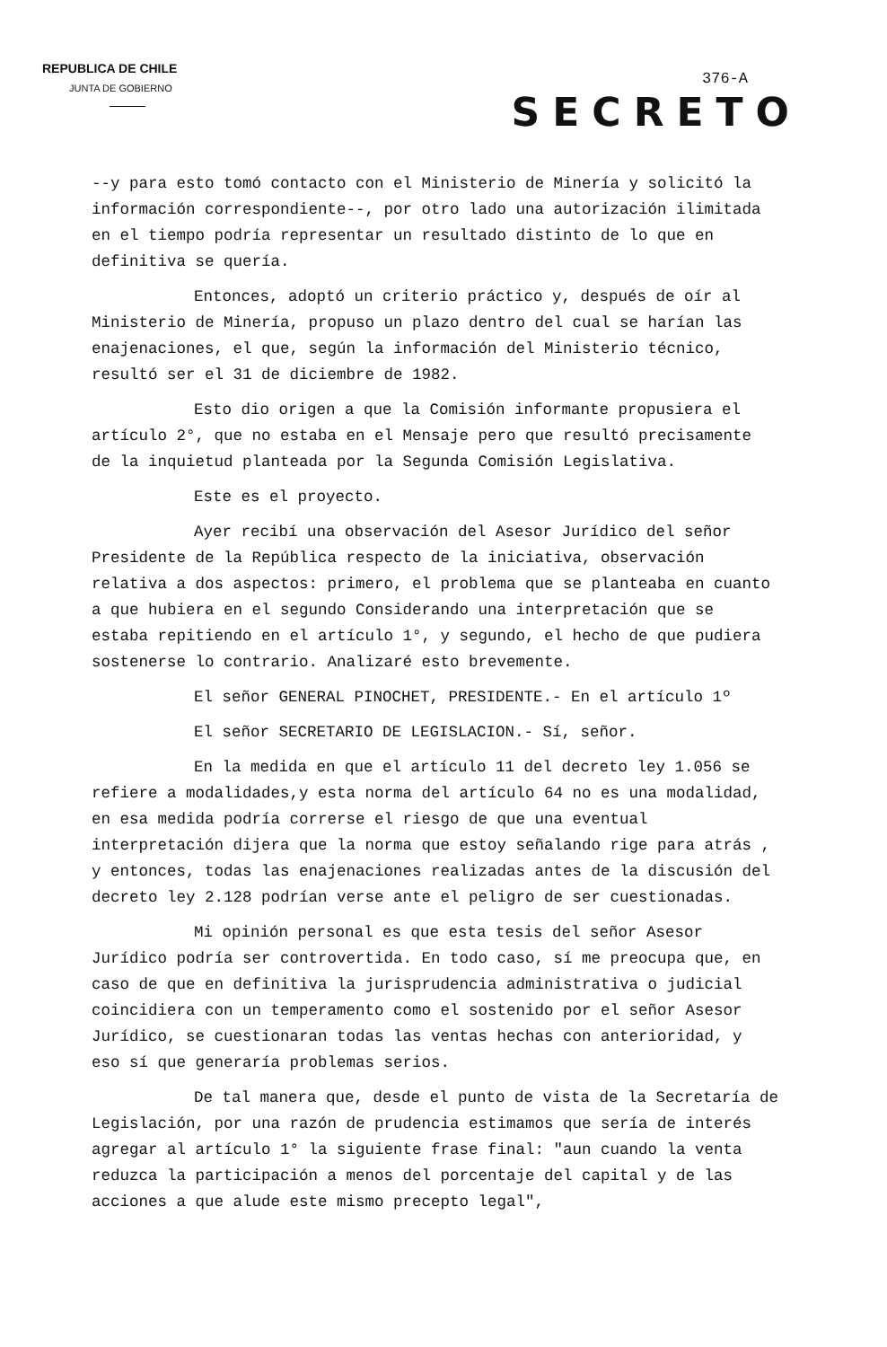REPUBLICA DE CHILE
JUNTA DE GOBIERNO
376-A
SECRETO
--y para esto tomó contacto con el Ministerio de Minería y solicitó la información correspondiente--, por otro lado una autorización ilimitada en el tiempo podría representar un resultado distinto de lo que en definitiva se quería.
Entonces, adoptó un criterio práctico y, después de oír al Ministerio de Minería, propuso un plazo dentro del cual se harían las enajenaciones, el que, según la información del Ministerio técnico, resultó ser el 31 de diciembre de 1982.
Esto dio origen a que la Comisión informante propusiera el artículo 2°, que no estaba en el Mensaje pero que resultó precisamente de la inquietud planteada por la Segunda Comisión Legislativa.
Este es el proyecto.
Ayer recibí una observación del Asesor Jurídico del señor Presidente de la República respecto de la iniciativa, observación relativa a dos aspectos: primero, el problema que se planteaba en cuanto a que hubiera en el segundo Considerando una interpretación que se estaba repitiendo en el artículo 1°, y segundo, el hecho de que pudiera sostenerse lo contrario. Analizaré esto brevemente.
El señor GENERAL PINOCHET, PRESIDENTE.- En el artículo 1º
El señor SECRETARIO DE LEGISLACION.- Sí, señor.
En la medida en que el artículo 11 del decreto ley 1.056 se refiere a modalidades,y esta norma del artículo 64 no es una modalidad, en esa medida podría correrse el riesgo de que una eventual interpretación dijera que la norma que estoy señalando rige para atrás , y entonces, todas las enajenaciones realizadas antes de la discusión del decreto ley 2.128 podrían verse ante el peligro de ser cuestionadas.
Mi opinión personal es que esta tesis del señor Asesor Jurídico podría ser controvertida. En todo caso, sí me preocupa que, en caso de que en definitiva la jurisprudencia administrativa o judicial coincidiera con un temperamento como el sostenido por el señor Asesor Jurídico, se cuestionaran todas las ventas hechas con anterioridad, y eso sí que generaría problemas serios.
De tal manera que, desde el punto de vista de la Secretaría de Legislación, por una razón de prudencia estimamos que sería de interés agregar al artículo 1° la siguiente frase final: "aun cuando la venta reduzca la participación a menos del porcentaje del capital y de las acciones a que alude este mismo precepto legal",